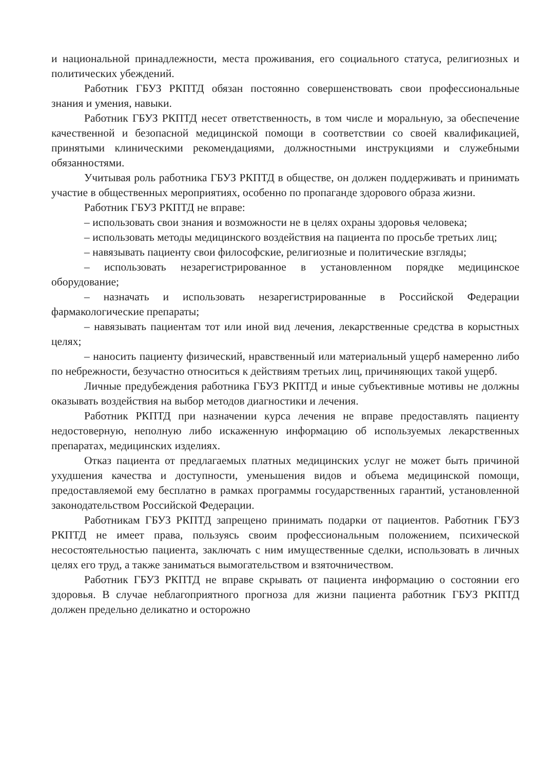и национальной принадлежности, места проживания, его социального статуса, религиозных и политических убеждений.
Работник ГБУЗ РКПТД обязан постоянно совершенствовать свои профессиональные знания и умения, навыки.
Работник ГБУЗ РКПТД несет ответственность, в том числе и моральную, за обеспечение качественной и безопасной медицинской помощи в соответствии со своей квалификацией, принятыми клиническими рекомендациями, должностными инструкциями и служебными обязанностями.
Учитывая роль работника ГБУЗ РКПТД в обществе, он должен поддерживать и принимать участие в общественных мероприятиях, особенно по пропаганде здорового образа жизни.
Работник ГБУЗ РКПТД не вправе:
– использовать свои знания и возможности не в целях охраны здоровья человека;
– использовать методы медицинского воздействия на пациента по просьбе третьих лиц;
– навязывать пациенту свои философские, религиозные и политические взгляды;
– использовать незарегистрированное в установленном порядке медицинское оборудование;
– назначать и использовать незарегистрированные в Российской Федерации фармакологические препараты;
– навязывать пациентам тот или иной вид лечения, лекарственные средства в корыстных целях;
– наносить пациенту физический, нравственный или материальный ущерб намеренно либо по небрежности, безучастно относиться к действиям третьих лиц, причиняющих такой ущерб.
Личные предубеждения работника ГБУЗ РКПТД и иные субъективные мотивы не должны оказывать воздействия на выбор методов диагностики и лечения.
Работник РКПТД при назначении курса лечения не вправе предоставлять пациенту недостоверную, неполную либо искаженную информацию об используемых лекарственных препаратах, медицинских изделиях.
Отказ пациента от предлагаемых платных медицинских услуг не может быть причиной ухудшения качества и доступности, уменьшения видов и объема медицинской помощи, предоставляемой ему бесплатно в рамках программы государственных гарантий, установленной законодательством Российской Федерации.
Работникам ГБУЗ РКПТД запрещено принимать подарки от пациентов. Работник ГБУЗ РКПТД не имеет права, пользуясь своим профессиональным положением, психической несостоятельностью пациента, заключать с ним имущественные сделки, использовать в личных целях его труд, а также заниматься вымогательством и взяточничеством.
Работник ГБУЗ РКПТД не вправе скрывать от пациента информацию о состоянии его здоровья. В случае неблагоприятного прогноза для жизни пациента работник ГБУЗ РКПТД должен предельно деликатно и осторожно